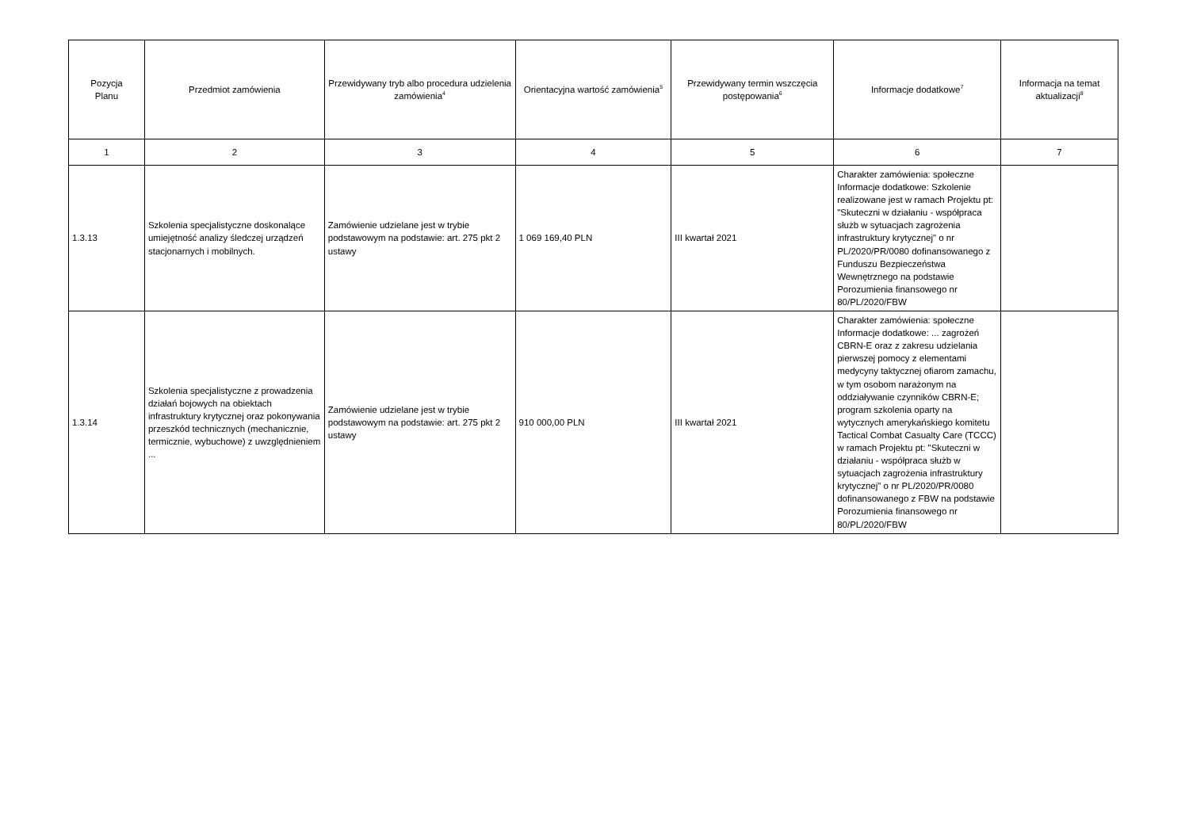| Pozycja Planu | Przedmiot zamówienia | Przewidywany tryb albo procedura udzielenia zamówienia<sup>4</sup> | Orientacyjna wartość zamówienia<sup>5</sup> | Przewidywany termin wszczęcia postępowania<sup>6</sup> | Informacje dodatkowe<sup>7</sup> | Informacja na temat aktualizacji<sup>8</sup> |
| --- | --- | --- | --- | --- | --- | --- |
| 1 | 2 | 3 | 4 | 5 | 6 | 7 |
| 1.3.13 | Szkolenia specjalistyczne doskonalące umiejętność analizy śledczej urządzeń stacjonarnych i mobilnych. | Zamówienie udzielane jest w trybie podstawowym na podstawie: art. 275 pkt 2 ustawy | 1 069 169,40 PLN | III kwartał 2021 | Charakter zamówienia: społeczne Informacje dodatkowe: Szkolenie realizowane jest w ramach Projektu pt: "Skuteczni w działaniu - współpraca służb w sytuacjach zagrożenia infrastruktury krytycznej" o nr PL/2020/PR/0080 dofinansowanego z Funduszu Bezpieczeństwa Wewnętrznego na podstawie Porozumienia finansowego nr 80/PL/2020/FBW | |
| 1.3.14 | Szkolenia specjalistyczne z prowadzenia działań bojowych na obiektach infrastruktury krytycznej oraz pokonywania przeszkód technicznych (mechanicznie, termicznie, wybuchowe) z uwzględnieniem ... | Zamówienie udzielane jest w trybie podstawowym na podstawie: art. 275 pkt 2 ustawy | 910 000,00 PLN | III kwartał 2021 | Charakter zamówienia: społeczne Informacje dodatkowe: ... zagrożeń CBRN-E oraz z zakresu udzielania pierwszej pomocy z elementami medycyny taktycznej ofiarom zamachu, w tym osobom narażonym na oddziaływanie czynników CBRN-E; program szkolenia oparty na wytycznych amerykańskiego komitetu Tactical Combat Casualty Care (TCCC) w ramach Projektu pt: "Skuteczni w działaniu - współpraca służb w sytuacjach zagrożenia infrastruktury krytycznej" o nr PL/2020/PR/0080 dofinansowanego z FBW na podstawie Porozumienia finansowego nr 80/PL/2020/FBW | |